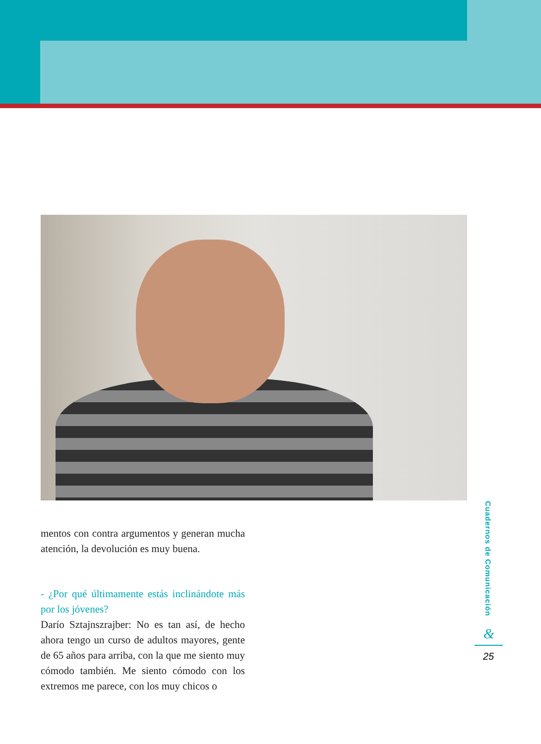mentos con contra argumentos y generan mucha atención, la devolución es muy buena.
- ¿Por qué últimamente estás inclinándote más por los jóvenes?
Darío Sztajnszrajber: No es tan así, de hecho ahora tengo un curso de adultos mayores, gente de 65 años para arriba, con la que me siento muy cómodo también. Me siento cómodo con los extremos me parece, con los muy chicos o
Cuadernos de Comunicación
&
25